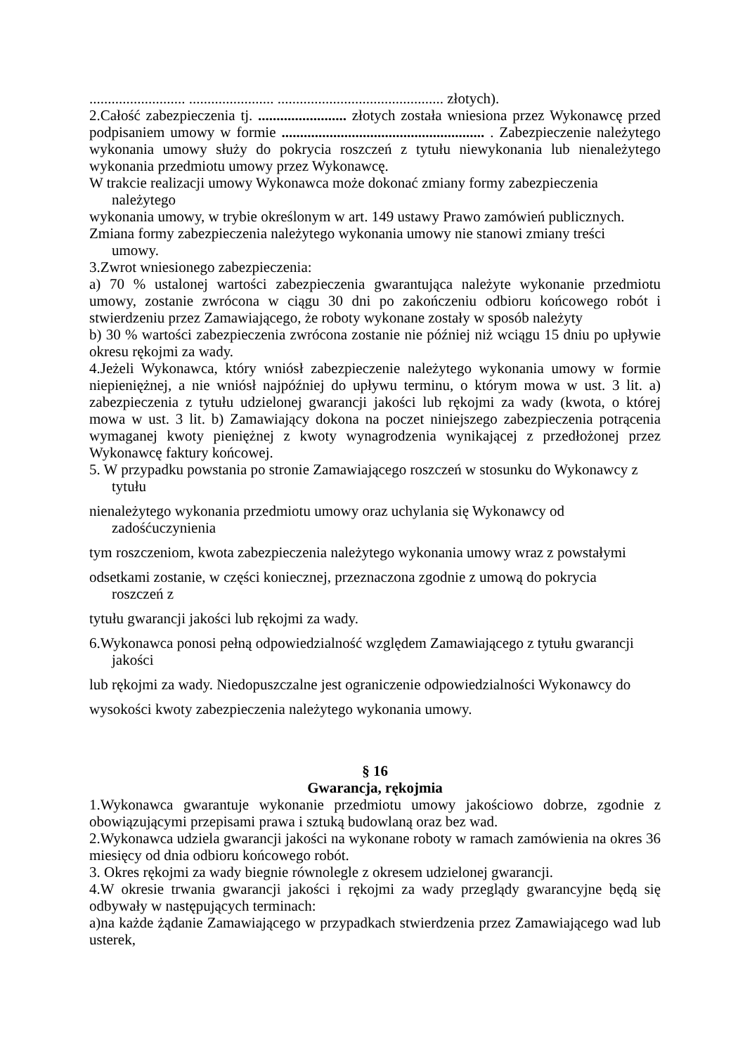.......................... ....................... ............................................. złotych).
2.Całość zabezpieczenia tj. ........................ złotych została wniesiona przez Wykonawcę przed podpisaniem umowy w formie ....................................................... . Zabezpieczenie należytego wykonania umowy służy do pokrycia roszczeń z tytułu niewykonania lub nienależytego wykonania przedmiotu umowy przez Wykonawcę.
W trakcie realizacji umowy Wykonawca może dokonać zmiany formy zabezpieczenia
należytego
wykonania umowy, w trybie określonym w art. 149 ustawy Prawo zamówień publicznych.
Zmiana formy zabezpieczenia należytego wykonania umowy nie stanowi zmiany treści
umowy.
3.Zwrot wniesionego zabezpieczenia:
a) 70 % ustalonej wartości zabezpieczenia gwarantująca należyte wykonanie przedmiotu umowy, zostanie zwrócona w ciągu 30 dni po zakończeniu odbioru końcowego robót i stwierdzeniu przez Zamawiającego, że roboty wykonane zostały w sposób należyty
b) 30 % wartości zabezpieczenia zwrócona zostanie nie później niż wciągu 15 dniu po upływie okresu rękojmi za wady.
4.Jeżeli Wykonawca, który wniósł zabezpieczenie należytego wykonania umowy w formie niepieniężnej, a nie wniósł najpóźniej do upływu terminu, o którym mowa w ust. 3 lit. a) zabezpieczenia z tytułu udzielonej gwarancji jakości lub rękojmi za wady (kwota, o której mowa w ust. 3 lit. b) Zamawiający dokona na poczet niniejszego zabezpieczenia potrącenia wymaganej kwoty pieniężnej z kwoty wynagrodzenia wynikającej z przedłożonej przez Wykonawcę faktury końcowej.
5. W przypadku powstania po stronie Zamawiającego roszczeń w stosunku do Wykonawcy z
tytułu
nienależytego wykonania przedmiotu umowy oraz uchylania się Wykonawcy od
zadośćuczynienia
tym roszczeniom, kwota zabezpieczenia należytego wykonania umowy wraz z powstałymi
odsetkami zostanie, w części koniecznej, przeznaczona zgodnie z umową do pokrycia
roszczeń z
tytułu gwarancji jakości lub rękojmi za wady.
6.Wykonawca ponosi pełną odpowiedzialność względem Zamawiającego z tytułu gwarancji
jakości
lub rękojmi za wady. Niedopuszczalne jest ograniczenie odpowiedzialności Wykonawcy do
wysokości kwoty zabezpieczenia należytego wykonania umowy.
§ 16
Gwarancja, rękojmia
1.Wykonawca gwarantuje wykonanie przedmiotu umowy jakościowo dobrze, zgodnie z obowiązującymi przepisami prawa i sztuką budowlaną oraz bez wad.
2.Wykonawca udziela gwarancji jakości na wykonane roboty w ramach zamówienia na okres 36 miesięcy od dnia odbioru końcowego robót.
3. Okres rękojmi za wady biegnie równolegle z okresem udzielonej gwarancji.
4.W okresie trwania gwarancji jakości i rękojmi za wady przeglądy gwarancyjne będą się odbywały w następujących terminach:
a)na każde żądanie Zamawiającego w przypadkach stwierdzenia przez Zamawiającego wad lub usterek,